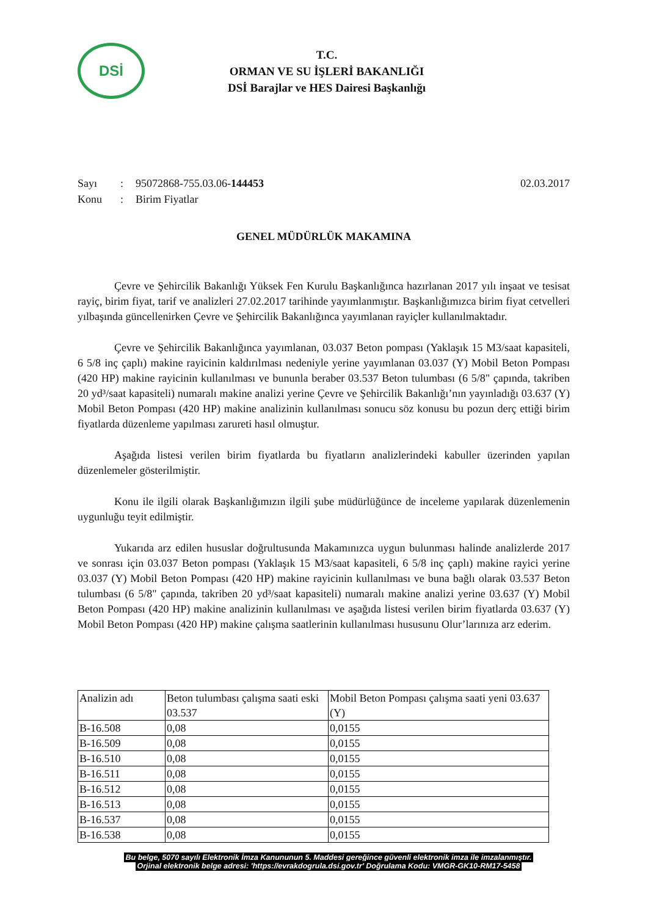DSİ
T.C.
ORMAN VE SU İŞLERİ BAKANLIĞI
DSİ Barajlar ve HES Dairesi Başkanlığı
Sayı: 95072868-755.03.06-144453 02.03.2017
Konu: Birim Fiyatlar
GENEL MÜDÜRLÜK MAKAMINA
Çevre ve Şehircilik Bakanlığı Yüksek Fen Kurulu Başkanlığınca hazırlanan 2017 yılı inşaat ve tesisat rayiç, birim fiyat, tarif ve analizleri 27.02.2017 tarihinde yayımlanmıştır. Başkanlığımızca birim fiyat cetvelleri yılbaşında güncellenirken Çevre ve Şehircilik Bakanlığınca yayımlanan rayiçler kullanılmaktadır.
Çevre ve Şehircilik Bakanlığınca yayımlanan, 03.037 Beton pompası (Yaklaşık 15 M3/saat kapasiteli, 6 5/8 inç çaplı) makine rayicinin kaldırılması nedeniyle yerine yayımlanan 03.037 (Y) Mobil Beton Pompası (420 HP) makine rayicinin kullanılması ve bununla beraber 03.537 Beton tulumbası (6 5/8" çapında, takriben 20 yd³/saat kapasiteli) numaralı makine analizi yerine Çevre ve Şehircilik Bakanlığı’nın yayınladığı 03.637 (Y) Mobil Beton Pompası (420 HP) makine analizinin kullanılması sonucu söz konusu bu pozun derç ettiği birim fiyatlarda düzenleme yapılması zarureti hasıl olmuştur.
Aşağıda listesi verilen birim fiyatlarda bu fiyatların analizlerindeki kabuller üzerinden yapılan düzenlemeler gösterilmiştir.
Konu ile ilgili olarak Başkanlığımızın ilgili şube müdürlüğünce de inceleme yapılarak düzenlemenin uygunluğu teyit edilmiştir.
Yukarıda arz edilen hususlar doğrultusunda Makamınızca uygun bulunması halinde analizlerde 2017 ve sonrası için 03.037 Beton pompası (Yaklaşık 15 M3/saat kapasiteli, 6 5/8 inç çaplı) makine rayici yerine 03.037 (Y) Mobil Beton Pompası (420 HP) makine rayicinin kullanılması ve buna bağlı olarak 03.537 Beton tulumbası (6 5/8" çapında, takriben 20 yd³/saat kapasiteli) numaralı makine analizi yerine 03.637 (Y) Mobil Beton Pompası (420 HP) makine analizinin kullanılması ve aşağıda listesi verilen birim fiyatlarda 03.637 (Y) Mobil Beton Pompası (420 HP) makine çalışma saatlerinin kullanılması hususunu Olur’larınıza arz ederim.
| Analizin adı | Beton tulumbası çalışma saati eski 03.537 | Mobil Beton Pompası çalışma saati yeni 03.637 (Y) |
| B-16.508 | 0,08 | 0,0155 |
| B-16.509 | 0,08 | 0,0155 |
| B-16.510 | 0,08 | 0,0155 |
| B-16.511 | 0,08 | 0,0155 |
| B-16.512 | 0,08 | 0,0155 |
| B-16.513 | 0,08 | 0,0155 |
| B-16.537 | 0,08 | 0,0155 |
| B-16.538 | 0,08 | 0,0155 |
Bu belge, 5070 sayılı Elektronik İmza Kanununun 5. Maddesi gereğince güvenli elektronik imza ile imzalanmıştır.
Orjinal elektronik belge adresi: 'https://evrakdogrula.dsi.gov.tr' Doğrulama Kodu: VMGR-GK10-RM17-5458